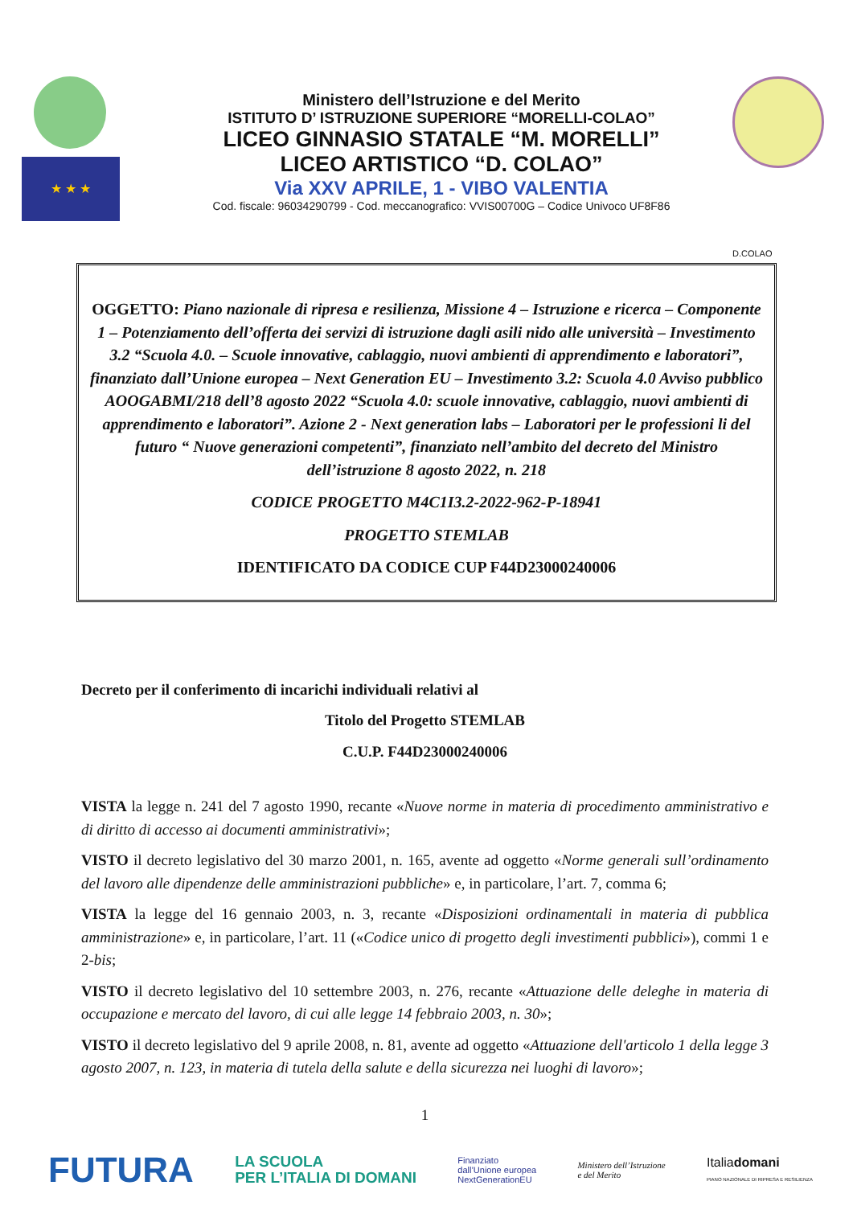★ ★ ★
Ministero dell’Istruzione e del Merito
ISTITUTO D’ ISTRUZIONE SUPERIORE “MORELLI-COLAO”
LICEO GINNASIO STATALE “M. MORELLI”
LICEO ARTISTICO “D. COLAO”
Via XXV APRILE, 1 - VIBO VALENTIA
Cod. fiscale: 96034290799 - Cod. meccanografico: VVIS00700G – Codice Univoco UF8F86
D.COLAO
OGGETTO: Piano nazionale di ripresa e resilienza, Missione 4 – Istruzione e ricerca – Componente 1 – Potenziamento dell’offerta dei servizi di istruzione dagli asili nido alle università – Investimento 3.2 “Scuola 4.0. – Scuole innovative, cablaggio, nuovi ambienti di apprendimento e laboratori”, finanziato dall’Unione europea – Next Generation EU – Investimento 3.2: Scuola 4.0 Avviso pubblico AOOGABMI/218 dell’8 agosto 2022 “Scuola 4.0: scuole innovative, cablaggio, nuovi ambienti di apprendimento e laboratori”. Azione 2 - Next generation labs – Laboratori per le professioni li del futuro “ Nuove generazioni competenti”, finanziato nell’ambito del decreto del Ministro dell’istruzione 8 agosto 2022, n. 218
CODICE PROGETTO M4C1I3.2-2022-962-P-18941
PROGETTO STEMLAB
IDENTIFICATO DA CODICE CUP F44D23000240006
Decreto per il conferimento di incarichi individuali relativi al
Titolo del Progetto STEMLAB
C.U.P. F44D23000240006
VISTA la legge n. 241 del 7 agosto 1990, recante «Nuove norme in materia di procedimento amministrativo e di diritto di accesso ai documenti amministrativi»;
VISTO il decreto legislativo del 30 marzo 2001, n. 165, avente ad oggetto «Norme generali sull’ordinamento del lavoro alle dipendenze delle amministrazioni pubbliche» e, in particolare, l’art. 7, comma 6;
VISTA la legge del 16 gennaio 2003, n. 3, recante «Disposizioni ordinamentali in materia di pubblica amministrazione» e, in particolare, l’art. 11 («Codice unico di progetto degli investimenti pubblici»), commi 1 e 2-bis;
VISTO il decreto legislativo del 10 settembre 2003, n. 276, recante «Attuazione delle deleghe in materia di occupazione e mercato del lavoro, di cui alle legge 14 febbraio 2003, n. 30»;
VISTO il decreto legislativo del 9 aprile 2008, n. 81, avente ad oggetto «Attuazione dell'articolo 1 della legge 3 agosto 2007, n. 123, in materia di tutela della salute e della sicurezza nei luoghi di lavoro»;
1
FUTURA LA SCUOLA
PER L’ITALIA DI DOMANI Finanziato
dall’Unione europea
NextGenerationEU Ministero dell’Istruzione
e del Merito Italiadomani
PIANO NAZIONALE DI RIPRESA E RESILIENZA